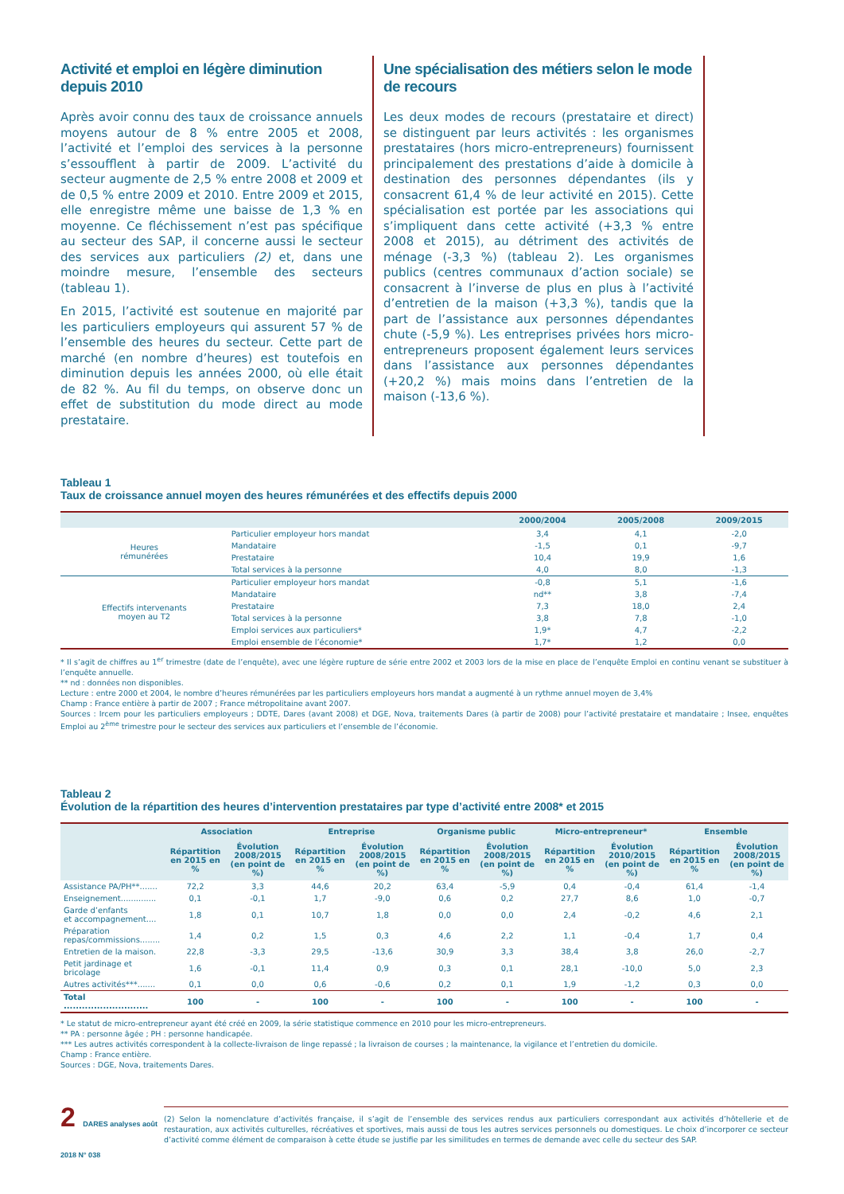Activité et emploi en légère diminution depuis 2010
Après avoir connu des taux de croissance annuels moyens autour de 8 % entre 2005 et 2008, l’activité et l’emploi des services à la personne s’essoufflent à partir de 2009. L’activité du secteur augmente de 2,5 % entre 2008 et 2009 et de 0,5 % entre 2009 et 2010. Entre 2009 et 2015, elle enregistre même une baisse de 1,3 % en moyenne. Ce fléchissement n’est pas spécifique au secteur des SAP, il concerne aussi le secteur des services aux particuliers (2) et, dans une moindre mesure, l’ensemble des secteurs (tableau 1).
En 2015, l’activité est soutenue en majorité par les particuliers employeurs qui assurent 57 % de l’ensemble des heures du secteur. Cette part de marché (en nombre d’heures) est toutefois en diminution depuis les années 2000, où elle était de 82 %. Au fil du temps, on observe donc un effet de substitution du mode direct au mode prestataire.
Une spécialisation des métiers selon le mode de recours
Les deux modes de recours (prestataire et direct) se distinguent par leurs activités : les organismes prestataires (hors micro-entrepreneurs) fournissent principalement des prestations d’aide à domicile à destination des personnes dépendantes (ils y consacrent 61,4 % de leur activité en 2015). Cette spécialisation est portée par les associations qui s’impliquent dans cette activité (+3,3 % entre 2008 et 2015), au détriment des activités de ménage (-3,3 %) (tableau 2). Les organismes publics (centres communaux d’action sociale) se consacrent à l’inverse de plus en plus à l’activité d’entretien de la maison (+3,3 %), tandis que la part de l’assistance aux personnes dépendantes chute (-5,9 %). Les entreprises privées hors micro-entrepreneurs proposent également leurs services dans l’assistance aux personnes dépendantes (+20,2 %) mais moins dans l’entretien de la maison (-13,6 %).
Tableau 1
Taux de croissance annuel moyen des heures rémunérées et des effectifs depuis 2000
| | | 2000/2004 | 2005/2008 | 2009/2015 |
| --- | --- | --- | --- | --- |
| Heures rémunérées | Particulier employeur hors mandat | 3,4 | 4,1 | -2,0 |
| | Mandataire | -1,5 | 0,1 | -9,7 |
| | Prestataire | 10,4 | 19,9 | 1,6 |
| | Total services à la personne | 4,0 | 8,0 | -1,3 |
| Effectifs intervenants moyen au T2 | Particulier employeur hors mandat | -0,8 | 5,1 | -1,6 |
| | Mandataire | nd** | 3,8 | -7,4 |
| | Prestataire | 7,3 | 18,0 | 2,4 |
| | Total services à la personne | 3,8 | 7,8 | -1,0 |
| | Emploi services aux particuliers* | 1,9* | 4,7 | -2,2 |
| | Emploi ensemble de l’économie* | 1,7* | 1,2 | 0,0 |
* Il s’agit de chiffres au 1<sup>er</sup> trimestre (date de l’enquête), avec une légère rupture de série entre 2002 et 2003 lors de la mise en place de l’enquête Emploi en continu venant se substituer à l’enquête annuelle.
** nd : données non disponibles.
Lecture : entre 2000 et 2004, le nombre d’heures rémunérées par les particuliers employeurs hors mandat a augmenté à un rythme annuel moyen de 3,4%
Champ : France entière à partir de 2007 ; France métropolitaine avant 2007.
Sources : Ircem pour les particuliers employeurs ; DDTE, Dares (avant 2008) et DGE, Nova, traitements Dares (à partir de 2008) pour l’activité prestataire et mandataire ; Insee, enquêtes Emploi au 2<sup>ème</sup> trimestre pour le secteur des services aux particuliers et l’ensemble de l’économie.
Tableau 2
Évolution de la répartition des heures d’intervention prestataires par type d’activité entre 2008* et 2015
| | Association | | Entreprise | | Organisme public | | Micro-entrepreneur* | | Ensemble | |
| --- | --- | --- | --- | --- | --- | --- | --- | --- | --- | --- |
| | Répartition en 2015 en % | Évolution 2008/2015 (en point de %) | Répartition en 2015 en % | Évolution 2008/2015 (en point de %) | Répartition en 2015 en % | Évolution 2008/2015 (en point de %) | Répartition en 2015 en % | Évolution 2010/2015 (en point de %) | Répartition en 2015 en % | Évolution 2008/2015 (en point de %) |
| Assistance PA/PH**....... | 72,2 | 3,3 | 44,6 | 20,2 | 63,4 | -5,9 | 0,4 | -0,4 | 61,4 | -1,4 |
| Enseignement.............. | 0,1 | -0,1 | 1,7 | -9,0 | 0,6 | 0,2 | 27,7 | 8,6 | 1,0 | -0,7 |
| Garde d’enfants et accompagnement.... | 1,8 | 0,1 | 10,7 | 1,8 | 0,0 | 0,0 | 2,4 | -0,2 | 4,6 | 2,1 |
| Préparation repas/commissions........ | 1,4 | 0,2 | 1,5 | 0,3 | 4,6 | 2,2 | 1,1 | -0,4 | 1,7 | 0,4 |
| Entretien de la maison. | 22,8 | -3,3 | 29,5 | -13,6 | 30,9 | 3,3 | 38,4 | 3,8 | 26,0 | -2,7 |
| Petit jardinage et bricolage | 1,6 | -0,1 | 11,4 | 0,9 | 0,3 | 0,1 | 28,1 | -10,0 | 5,0 | 2,3 |
| Autres activités***....... | 0,1 | 0,0 | 0,6 | -0,6 | 0,2 | 0,1 | 1,9 | -1,2 | 0,3 | 0,0 |
| Total ............................ | 100 | - | 100 | - | 100 | - | 100 | - | 100 | - |
* Le statut de micro-entrepreneur ayant été créé en 2009, la série statistique commence en 2010 pour les micro-entrepreneurs.
** PA : personne âgée ; PH : personne handicapée.
*** Les autres activités correspondent à la collecte-livraison de linge repassé ; la livraison de courses ; la maintenance, la vigilance et l’entretien du domicile.
Champ : France entière.
Sources : DGE, Nova, traitements Dares.
2 DARES analyses août 2018 N° 038
(2) Selon la nomenclature d’activités française, il s’agit de l’ensemble des services rendus aux particuliers correspondant aux activités d’hôtellerie et de restauration, aux activités culturelles, récréatives et sportives, mais aussi de tous les autres services personnels ou domestiques. Le choix d’incorporer ce secteur d’activité comme élément de comparaison à cette étude se justifie par les similitudes en termes de demande avec celle du secteur des SAP.